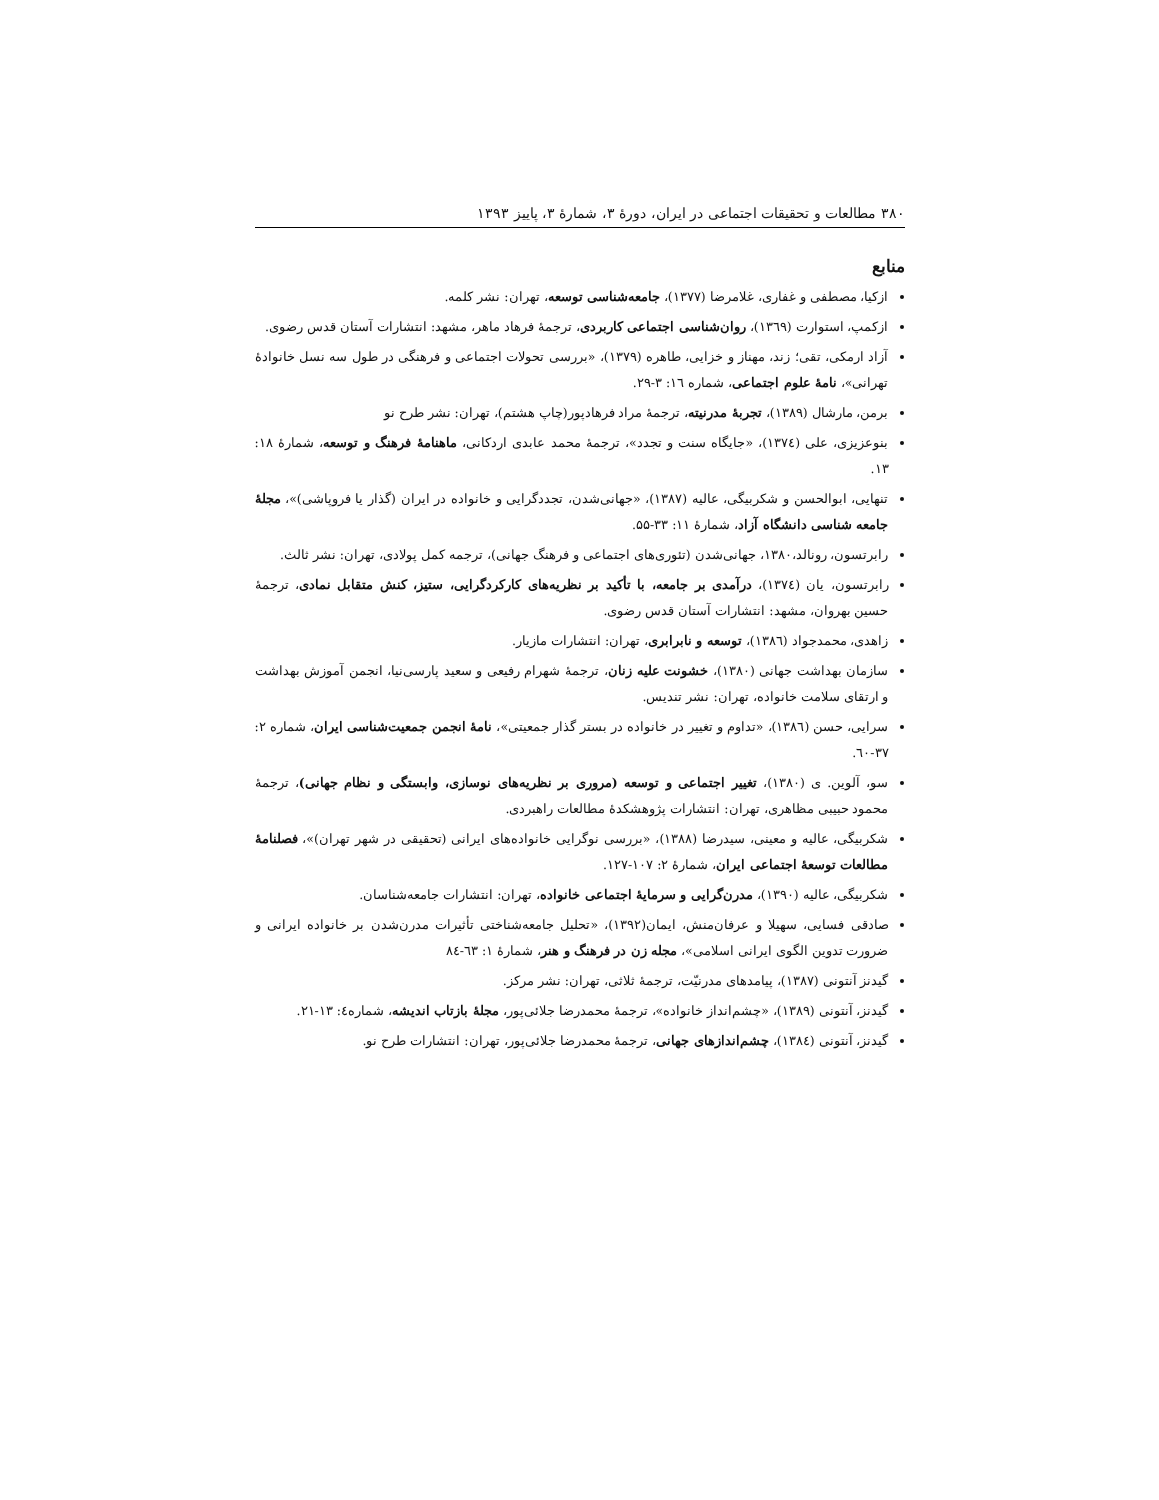۳۸۰ مطالعات و تحقیقات اجتماعی در ایران، دورۀ ۳، شمارۀ ۳، پاییز ۱۳۹۳
منابع
ازکیا، مصطفی و غفاری، غلامرضا (۱۳۷۷)، جامعه‌شناسی توسعه، تهران: نشر کلمه.
ازکمپ، استوارت (۱۳٦۹)، روان‌شناسی اجتماعی کاربردی، ترجمۀ فرهاد ماهر، مشهد: انتشارات آستان قدس رضوی.
آزاد ارمکی، تقی؛ زند، مهناز و خزایی، طاهره (۱۳۷۹)، «بررسی تحولات اجتماعی و فرهنگی در طول سه نسل خانوادۀ تهرانی»، نامۀ علوم اجتماعی، شماره ۱٦: ۳-۲۹.
برمن، مارشال (۱۳۸۹)، تجربۀ مدرنیته، ترجمۀ مراد فرهادپور(چاپ هشتم)، تهران: نشر طرح نو
بنوعزیزی، علی (۱۳۷٤)، «جایگاه سنت و تجدد»، ترجمۀ محمد عابدی اردکانی، ماهنامۀ فرهنگ و توسعه، شمارۀ ۱۸: ۱۳.
تنهایی، ابوالحسن و شکربیگی، عالیه (۱۳۸۷)، «جهانی‌شدن، تجددگرایی و خانواده در ایران (گذار یا فروپاشی)»، مجلۀ جامعه شناسی دانشگاه آزاد، شمارۀ ۱۱: ۳۳-۵۵.
رابرتسون، رونالد،۱۳۸۰، جهانی‌شدن (تئوری‌های اجتماعی و فرهنگ جهانی)، ترجمه کمل پولادی، تهران: نشر ثالث.
رابرتسون، یان (۱۳۷٤)، درآمدی بر جامعه، با تأکید بر نظریه‌های کارکردگرایی، ستیز، کنش متقابل نمادی، ترجمۀ حسین بهروان، مشهد: انتشارات آستان قدس رضوی.
زاهدی، محمدجواد (۱۳۸٦)، توسعه و نابرابری، تهران: انتشارات مازیار.
سازمان بهداشت جهانی (۱۳۸۰)، خشونت علیه زنان، ترجمۀ شهرام رفیعی و سعید پارسی‌نیا، انجمن آموزش بهداشت و ارتقای سلامت خانواده، تهران: نشر تندیس.
سرایی، حسن (۱۳۸٦)، «تداوم و تغییر در خانواده در بستر گذار جمعیتی»، نامۀ انجمن جمعیت‌شناسی ایران، شماره ۲: ۳۷-٦۰.
سو، آلوین. ی (۱۳۸۰)، تغییر اجتماعی و توسعه (مروری بر نظریه‌های نوسازی، وابستگی و نظام جهانی)، ترجمۀ محمود حبیبی مظاهری، تهران: انتشارات پژوهشکدۀ مطالعات راهبردی.
شکربیگی، عالیه و معینی، سیدرضا (۱۳۸۸)، «بررسی نوگرایی خانواده‌های ایرانی (تحقیقی در شهر تهران)»، فصلنامۀ مطالعات توسعۀ اجتماعی ایران، شمارۀ ۲: ۱۰۷-۱۲۷.
شکربیگی، عالیه (۱۳۹۰)، مدرن‌گرایی و سرمایۀ اجتماعی خانواده، تهران: انتشارات جامعه‌شناسان.
صادقی فسایی، سهیلا و عرفان‌منش، ایمان(۱۳۹۲)، «تحلیل جامعه‌شناختی تأثیرات مدرن‌شدن بر خانواده ایرانی و ضرورت تدوین الگوی ایرانی اسلامی»، مجله زن در فرهنگ و هنر، شمارۀ ۱: ٦۳-۸٤
گیدنز آنتونی (۱۳۸۷)، پیامدهای مدرنیّت، ترجمۀ ثلاثی، تهران: نشر مرکز.
گیدنز، آنتونی (۱۳۸۹)، «چشم‌انداز خانواده»، ترجمۀ محمدرضا جلائی‌پور، مجلۀ بازتاب اندیشه، شماره٤: ۱۳-۲۱.
گیدنز، آنتونی (۱۳۸٤)، چشم‌اندازهای جهانی، ترجمۀ محمدرضا جلائی‌پور، تهران: انتشارات طرح نو.